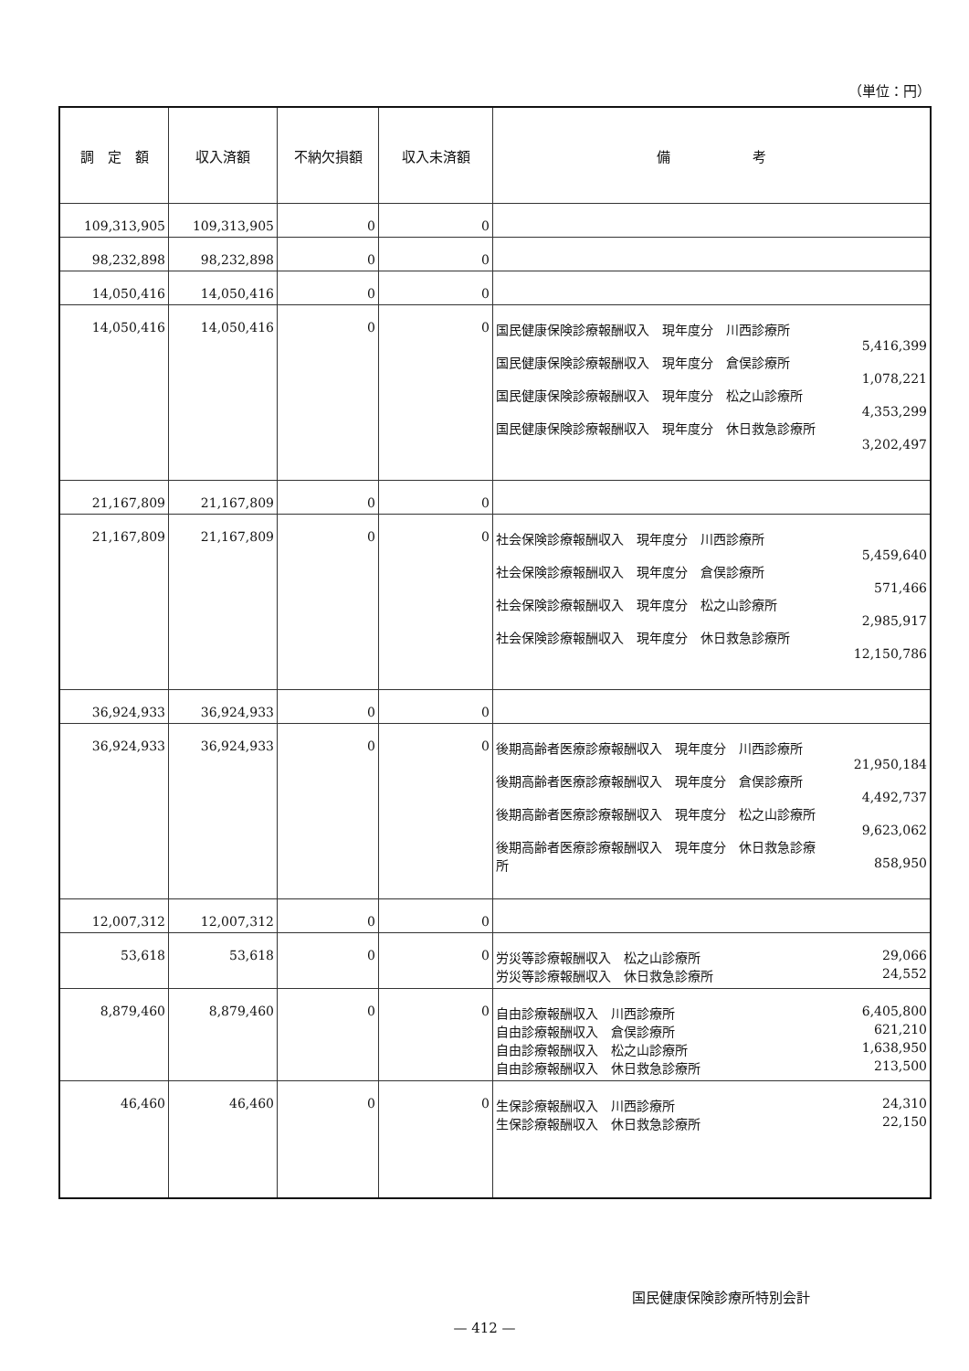（単位：円）
| 調 定 額 | 収入済額 | 不納欠損額 | 収入未済額 | 備 考 |
| --- | --- | --- | --- | --- |
| 109,313,905 | 109,313,905 | 0 | 0 | |
| 98,232,898 | 98,232,898 | 0 | 0 | |
| 14,050,416 | 14,050,416 | 0 | 0 | |
| 14,050,416 | 14,050,416 | 0 | 0 | 国民健康保険診療報酬収入 現年度分 川西診療所 5,416,399 国民健康保険診療報酬収入 現年度分 倉俣診療所 1,078,221 国民健康保険診療報酬収入 現年度分 松之山診療所 4,353,299 国民健康保険診療報酬収入 現年度分 休日救急診療所 3,202,497 |
| 21,167,809 | 21,167,809 | 0 | 0 | |
| 21,167,809 | 21,167,809 | 0 | 0 | 社会保険診療報酬収入 現年度分 川西診療所 5,459,640 社会保険診療報酬収入 現年度分 倉俣診療所 571,466 社会保険診療報酬収入 現年度分 松之山診療所 2,985,917 社会保険診療報酬収入 現年度分 休日救急診療所 12,150,786 |
| 36,924,933 | 36,924,933 | 0 | 0 | |
| 36,924,933 | 36,924,933 | 0 | 0 | 後期高齢者医療診療報酬収入 現年度分 川西診療所 21,950,184 後期高齢者医療診療報酬収入 現年度分 倉俣診療所 4,492,737 後期高齢者医療診療報酬収入 現年度分 松之山診療所 9,623,062 後期高齢者医療診療報酬収入 現年度分 休日救急診療 所 858,950 |
| 12,007,312 | 12,007,312 | 0 | 0 | |
| 53,618 | 53,618 | 0 | 0 | 労災等診療報酬収入 松之山診療所 29,066 労災等診療報酬収入 休日救急診療所 24,552 |
| 8,879,460 | 8,879,460 | 0 | 0 | 自由診療報酬収入 川西診療所 6,405,800 自由診療報酬収入 倉俣診療所 621,210 自由診療報酬収入 松之山診療所 1,638,950 自由診療報酬収入 休日救急診療所 213,500 |
| 46,460 | 46,460 | 0 | 0 | 生保診療報酬収入 川西診療所 24,310 生保診療報酬収入 休日救急診療所 22,150 |
国民健康保険診療所特別会計
— 412 —